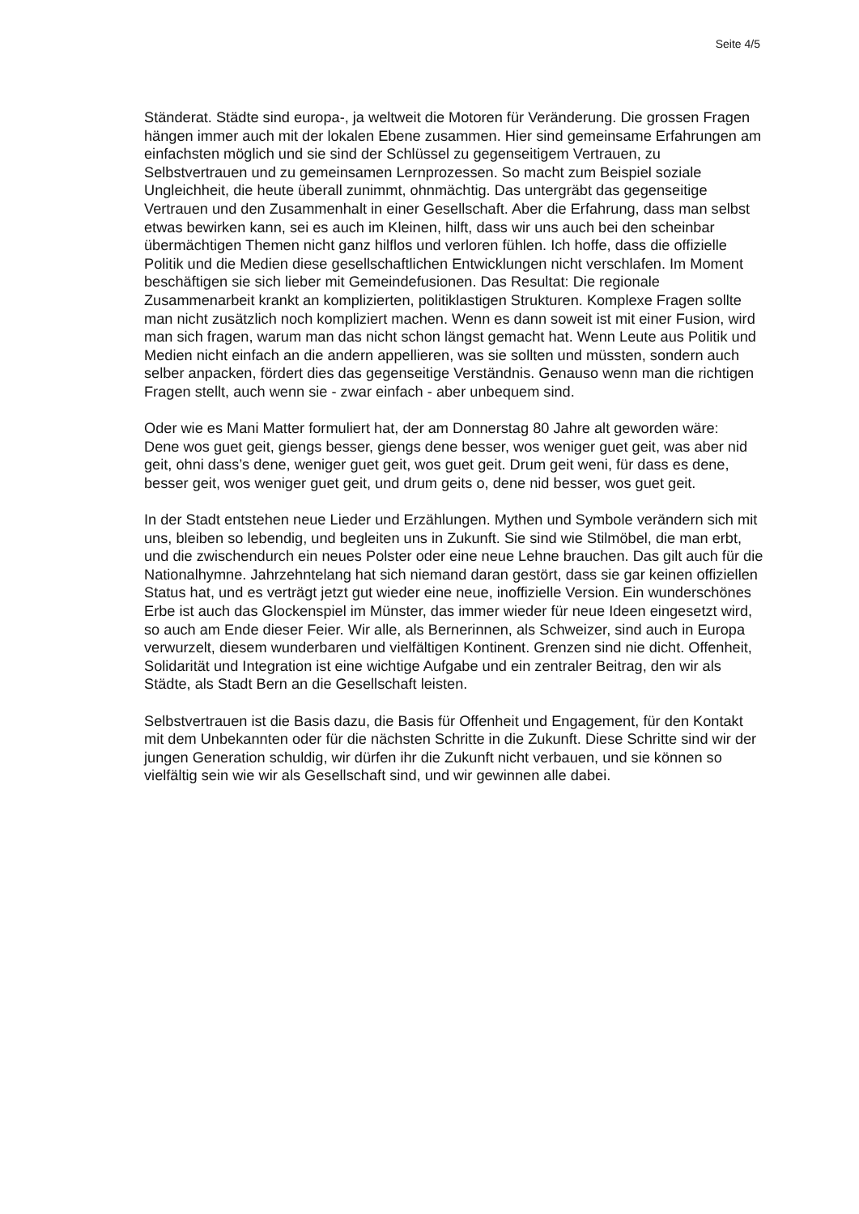Seite 4/5
Ständerat. Städte sind europa-, ja weltweit die Motoren für Veränderung. Die grossen Fragen hängen immer auch mit der lokalen Ebene zusammen. Hier sind gemeinsame Erfahrungen am einfachsten möglich und sie sind der Schlüssel zu gegenseitigem Vertrauen, zu Selbstvertrauen und zu gemeinsamen Lernprozessen. So macht zum Beispiel soziale Ungleichheit, die heute überall zunimmt, ohnmächtig. Das untergräbt das gegenseitige Vertrauen und den Zusammenhalt in einer Gesellschaft. Aber die Erfahrung, dass man selbst etwas bewirken kann, sei es auch im Kleinen, hilft, dass wir uns auch bei den scheinbar übermächtigen Themen nicht ganz hilflos und verloren fühlen. Ich hoffe, dass die offizielle Politik und die Medien diese gesellschaftlichen Entwicklungen nicht verschlafen. Im Moment beschäftigen sie sich lieber mit Gemeindefusionen. Das Resultat: Die regionale Zusammenarbeit krankt an komplizierten, politiklastigen Strukturen. Komplexe Fragen sollte man nicht zusätzlich noch kompliziert machen. Wenn es dann soweit ist mit einer Fusion, wird man sich fragen, warum man das nicht schon längst gemacht hat. Wenn Leute aus Politik und Medien nicht einfach an die andern appellieren, was sie sollten und müssten, sondern auch selber anpacken, fördert dies das gegenseitige Verständnis. Genauso wenn man die richtigen Fragen stellt, auch wenn sie - zwar einfach - aber unbequem sind.
Oder wie es Mani Matter formuliert hat, der am Donnerstag 80 Jahre alt geworden wäre:
Dene wos guet geit, giengs besser, giengs dene besser, wos weniger guet geit, was aber nid geit, ohni dass’s dene, weniger guet geit, wos guet geit. Drum geit weni, für dass es dene, besser geit, wos weniger guet geit, und drum geits o, dene nid besser, wos guet geit.
In der Stadt entstehen neue Lieder und Erzählungen. Mythen und Symbole verändern sich mit uns, bleiben so lebendig, und begleiten uns in Zukunft. Sie sind wie Stilmöbel, die man erbt, und die zwischendurch ein neues Polster oder eine neue Lehne brauchen. Das gilt auch für die Nationalhymne. Jahrzehntelang hat sich niemand daran gestört, dass sie gar keinen offiziellen Status hat, und es verträgt jetzt gut wieder eine neue, inoffizielle Version. Ein wunderschönes Erbe ist auch das Glockenspiel im Münster, das immer wieder für neue Ideen eingesetzt wird, so auch am Ende dieser Feier. Wir alle, als Bernerinnen, als Schweizer, sind auch in Europa verwurzelt, diesem wunderbaren und vielfältigen Kontinent. Grenzen sind nie dicht. Offenheit, Solidarität und Integration ist eine wichtige Aufgabe und ein zentraler Beitrag, den wir als Städte, als Stadt Bern an die Gesellschaft leisten.
Selbstvertrauen ist die Basis dazu, die Basis für Offenheit und Engagement, für den Kontakt mit dem Unbekannten oder für die nächsten Schritte in die Zukunft. Diese Schritte sind wir der jungen Generation schuldig, wir dürfen ihr die Zukunft nicht verbauen, und sie können so vielfältig sein wie wir als Gesellschaft sind, und wir gewinnen alle dabei.